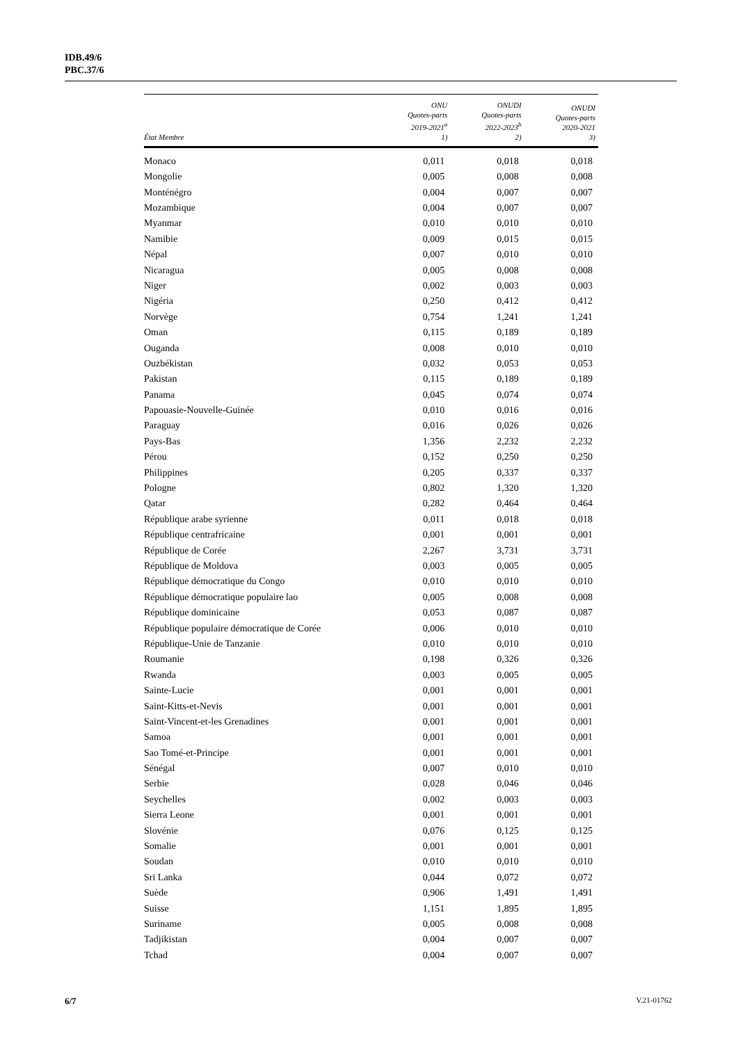IDB.49/6
PBC.37/6
| État Membre | ONU Quotes-parts 2019-2021<sup>a</sup> 1) | ONUDI Quotes-parts 2022-2023<sup>b</sup> 2) | ONUDI Quotes-parts 2020-2021 3) |
| --- | --- | --- | --- |
| Monaco | 0,011 | 0,018 | 0,018 |
| Mongolie | 0,005 | 0,008 | 0,008 |
| Monténégro | 0,004 | 0,007 | 0,007 |
| Mozambique | 0,004 | 0,007 | 0,007 |
| Myanmar | 0,010 | 0,010 | 0,010 |
| Namibie | 0,009 | 0,015 | 0,015 |
| Népal | 0,007 | 0,010 | 0,010 |
| Nicaragua | 0,005 | 0,008 | 0,008 |
| Niger | 0,002 | 0,003 | 0,003 |
| Nigéria | 0,250 | 0,412 | 0,412 |
| Norvège | 0,754 | 1,241 | 1,241 |
| Oman | 0,115 | 0,189 | 0,189 |
| Ouganda | 0,008 | 0,010 | 0,010 |
| Ouzbékistan | 0,032 | 0,053 | 0,053 |
| Pakistan | 0,115 | 0,189 | 0,189 |
| Panama | 0,045 | 0,074 | 0,074 |
| Papouasie-Nouvelle-Guinée | 0,010 | 0,016 | 0,016 |
| Paraguay | 0,016 | 0,026 | 0,026 |
| Pays-Bas | 1,356 | 2,232 | 2,232 |
| Pérou | 0,152 | 0,250 | 0,250 |
| Philippines | 0,205 | 0,337 | 0,337 |
| Pologne | 0,802 | 1,320 | 1,320 |
| Qatar | 0,282 | 0,464 | 0,464 |
| République arabe syrienne | 0,011 | 0,018 | 0,018 |
| République centrafricaine | 0,001 | 0,001 | 0,001 |
| République de Corée | 2,267 | 3,731 | 3,731 |
| République de Moldova | 0,003 | 0,005 | 0,005 |
| République démocratique du Congo | 0,010 | 0,010 | 0,010 |
| République démocratique populaire lao | 0,005 | 0,008 | 0,008 |
| République dominicaine | 0,053 | 0,087 | 0,087 |
| République populaire démocratique de Corée | 0,006 | 0,010 | 0,010 |
| République-Unie de Tanzanie | 0,010 | 0,010 | 0,010 |
| Roumanie | 0,198 | 0,326 | 0,326 |
| Rwanda | 0,003 | 0,005 | 0,005 |
| Sainte-Lucie | 0,001 | 0,001 | 0,001 |
| Saint-Kitts-et-Nevis | 0,001 | 0,001 | 0,001 |
| Saint-Vincent-et-les Grenadines | 0,001 | 0,001 | 0,001 |
| Samoa | 0,001 | 0,001 | 0,001 |
| Sao Tomé-et-Principe | 0,001 | 0,001 | 0,001 |
| Sénégal | 0,007 | 0,010 | 0,010 |
| Serbie | 0,028 | 0,046 | 0,046 |
| Seychelles | 0,002 | 0,003 | 0,003 |
| Sierra Leone | 0,001 | 0,001 | 0,001 |
| Slovénie | 0,076 | 0,125 | 0,125 |
| Somalie | 0,001 | 0,001 | 0,001 |
| Soudan | 0,010 | 0,010 | 0,010 |
| Sri Lanka | 0,044 | 0,072 | 0,072 |
| Suède | 0,906 | 1,491 | 1,491 |
| Suisse | 1,151 | 1,895 | 1,895 |
| Suriname | 0,005 | 0,008 | 0,008 |
| Tadjikistan | 0,004 | 0,007 | 0,007 |
| Tchad | 0,004 | 0,007 | 0,007 |
6/7 V.21-01762